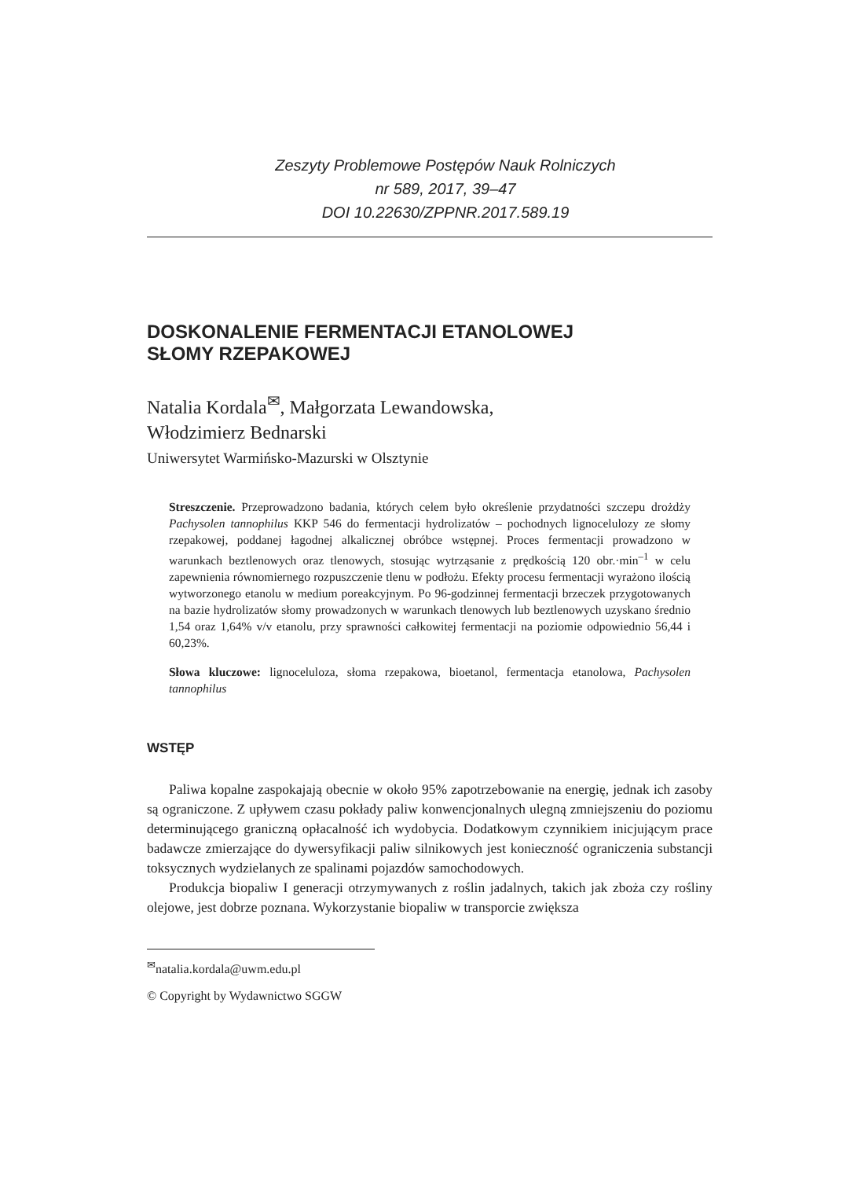Zeszyty Problemowe Postępów Nauk Rolniczych
nr 589, 2017, 39–47
DOI 10.22630/ZPPNR.2017.589.19
DOSKONALENIE FERMENTACJI ETANOLOWEJ
SŁOMY RZEPAKOWEJ
Natalia Kordala<sup>✉</sup>, Małgorzata Lewandowska,
Włodzimierz Bednarski
Uniwersytet Warmińsko-Mazurski w Olsztynie
Streszczenie. Przeprowadzono badania, których celem było określenie przydatności szczepu drożdży Pachysolen tannophilus KKP 546 do fermentacji hydrolizatów – pochodnych lignocelulozy ze słomy rzepakowej, poddanej łagodnej alkalicznej obróbce wstępnej. Proces fermentacji prowadzono w warunkach beztlenowych oraz tlenowych, stosując wytrząsanie z prędkością 120 obr.·min<sup>–1</sup> w celu zapewnienia równomiernego rozpuszczenie tlenu w podłożu. Efekty procesu fermentacji wyrażono ilością wytworzonego etanolu w medium poreakcyjnym. Po 96-godzinnej fermentacji brzeczek przygotowanych na bazie hydrolizatów słomy prowadzonych w warunkach tlenowych lub beztlenowych uzyskano średnio 1,54 oraz 1,64% v/v etanolu, przy sprawności całkowitej fermentacji na poziomie odpowiednio 56,44 i 60,23%.
Słowa kluczowe: lignoceluloza, słoma rzepakowa, bioetanol, fermentacja etanolowa, Pachysolen tannophilus
WSTĘP
Paliwa kopalne zaspokajają obecnie w około 95% zapotrzebowanie na energię, jednak ich zasoby są ograniczone. Z upływem czasu pokłady paliw konwencjonalnych ulegną zmniejszeniu do poziomu determinującego graniczną opłacalność ich wydobycia. Dodatkowym czynnikiem inicjującym prace badawcze zmierzające do dywersyfikacji paliw silnikowych jest konieczność ograniczenia substancji toksycznych wydzielanych ze spalinami pojazdów samochodowych.
Produkcja biopaliw I generacji otrzymywanych z roślin jadalnych, takich jak zboża czy rośliny olejowe, jest dobrze poznana. Wykorzystanie biopaliw w transporcie zwiększa
<sup>✉</sup>natalia.kordala@uwm.edu.pl
© Copyright by Wydawnictwo SGGW